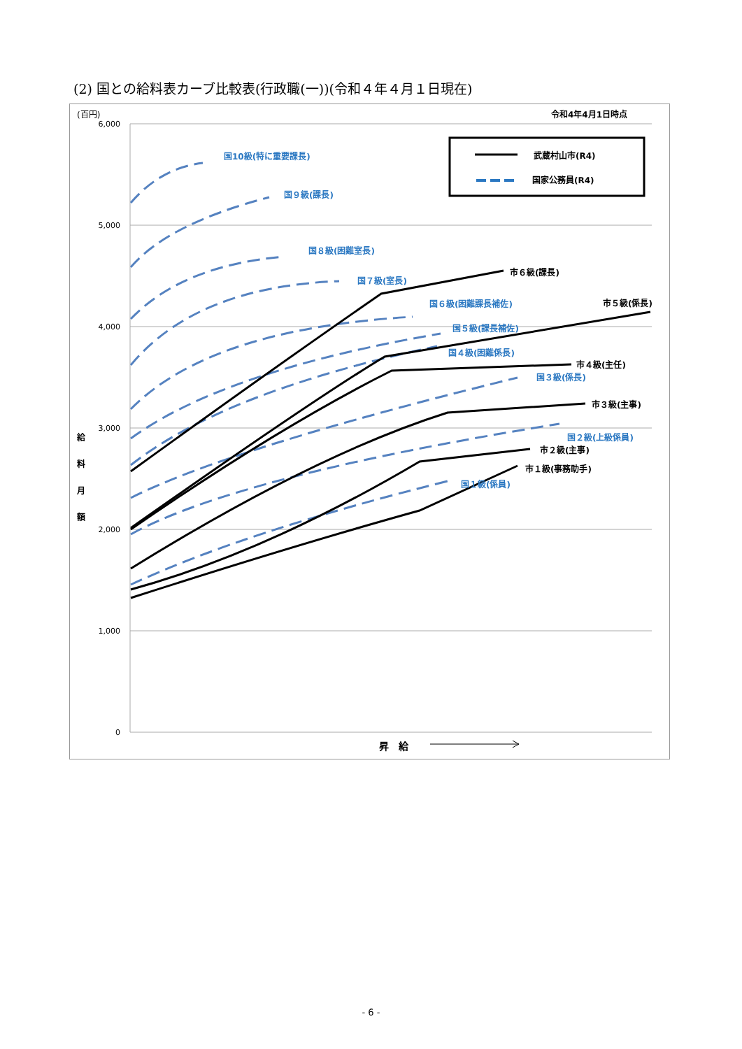(2) 国との給料表カーブ比較表(行政職(一))(令和４年４月１日現在)
6,000
5,000
4,000
3,000
2,000
1,000
0
(百円)
令和4年4月1日時点
給
料
月
額
昇　給
武蔵村山市(R4)
国家公務員(R4)
国10級(特に重要課長)
国９級(課長)
国８級(困難室長)
国７級(室長)
国６級(困難課長補佐)
国５級(課長補佐)
国４級(困難係長)
国３級(係長)
国２級(上級係員)
国１級(係員)
市６級(課長)
市５級(係長)
市４級(主任)
市３級(主事)
市２級(主事)
市１級(事務助手)
- 6 -